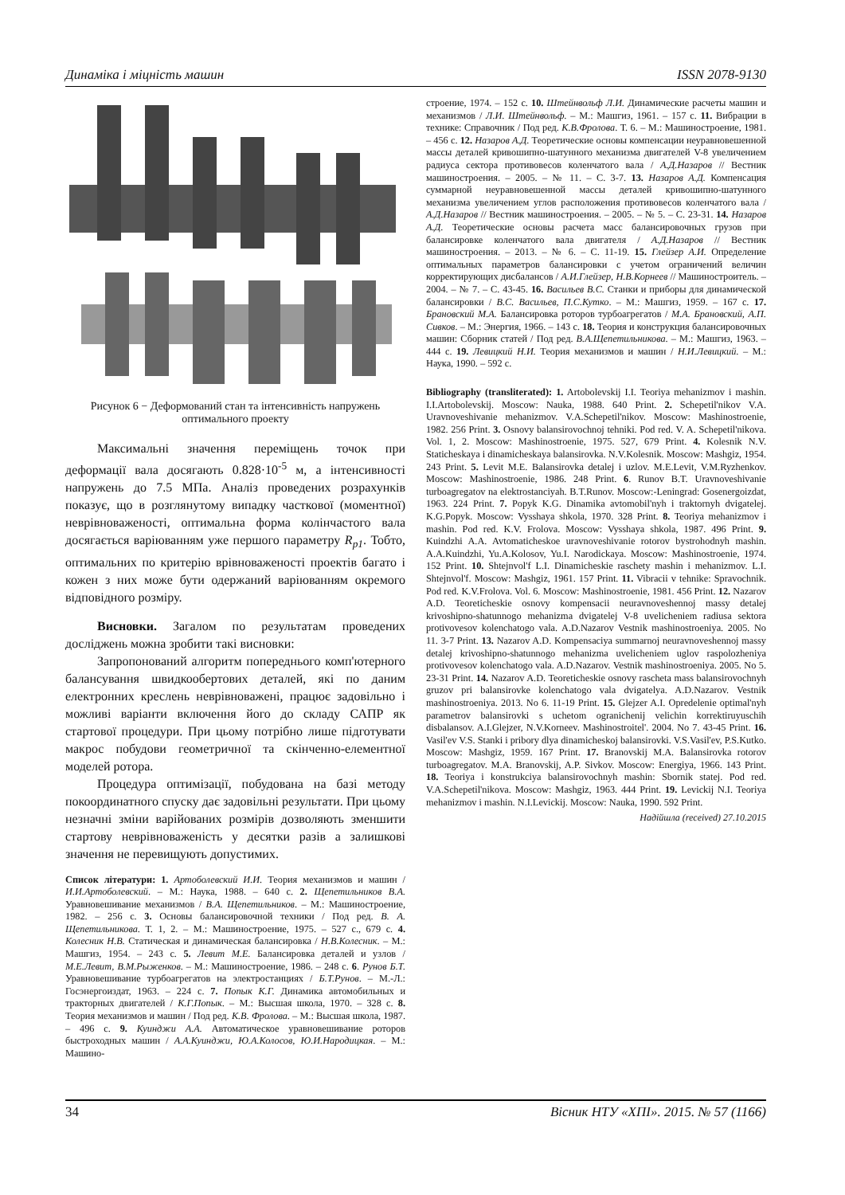Динаміка і міцність машин ISSN 2078-9130
Рисунок 6 − Деформований стан та інтенсивність напружень оптимального проекту
Максимальні значення переміщень точок при деформації вала досягають 0.828·10<sup>-5</sup> м, а інтенсивності напружень до 7.5 МПа. Аналіз проведених розрахунків показує, що в розглянутому випадку часткової (моментної) неврівноваженості, оптимальна форма колінчастого вала досягається варіюванням уже першого параметру R<sub>p1</sub>. Тобто, оптимальних по критерію врівноваженості проектів багато і кожен з них може бути одержаний варіюванням окремого відповідного розміру.
Висновки. Загалом по результатам проведених досліджень можна зробити такі висновки:
Запропонований алгоритм попереднього комп'ютерного балансування швидкообертових деталей, які по даним електронних креслень неврівноважені, працює задовільно і можливі варіанти включення його до складу САПР як стартової процедури. При цьому потрібно лише підготувати макрос побудови геометричної та скінченно-елементної моделей ротора.
Процедура оптимізації, побудована на базі методу покоординатного спуску дає задовільні результати. При цьому незначні зміни варійованих розмірів дозволяють зменшити стартову неврівноваженість у десятки разів а залишкові значення не перевищують допустимих.
Список літератури: 1. Артоболевский И.И. Теория механизмов и машин / И.И.Артоболевский. – М.: Наука, 1988. – 640 с. 2. Щепетильников В.А. Уравновешивание механизмов / В.А. Щепетильников. – М.: Машиностроение, 1982. – 256 с. 3. Основы балансировочной техники / Под ред. В. А. Щепетильникова. Т. 1, 2. – М.: Машиностроение, 1975. – 527 с., 679 с. 4. Колесник Н.В. Статическая и динамическая балансировка / Н.В.Колесник. – М.: Машгиз, 1954. – 243 с. 5. Левит М.Е. Балансировка деталей и узлов / М.Е.Левит, В.М.Рыженков. – М.: Машиностроение, 1986. – 248 с. 6. Рунов Б.Т. Уравновешивание турбоагрегатов на электростанциях / Б.Т.Рунов. – М.-Л.: Госэнергоиздат, 1963. – 224 с. 7. Попык К.Г. Динамика автомобильных и тракторных двигателей / К.Г.Попык. – М.: Высшая школа, 1970. – 328 с. 8. Теория механизмов и машин / Под ред. К.В. Фролова. – М.: Высшая школа, 1987. – 496 с. 9. Куинджи А.А. Автоматическое уравновешивание роторов быстроходных машин / А.А.Куинджи, Ю.А.Колосов, Ю.И.Народицкая. – М.: Машино-
строение, 1974. – 152 с. 10. Штейнвольф Л.И. Динамические расчеты машин и механизмов / Л.И. Штейнвольф. – М.: Машгиз, 1961. – 157 с. 11. Вибрации в технике: Справочник / Под ред. К.В.Фролова. Т. 6. – М.: Машиностроение, 1981. – 456 с. 12. Назаров А.Д. Теоретические основы компенсации неуравновешенной массы деталей кривошипно-шатунного механизма двигателей V-8 увеличением радиуса сектора противовесов коленчатого вала / А.Д.Назаров // Вестник машиностроения. – 2005. – № 11. – С. 3-7. 13. Назаров А.Д. Компенсация суммарной неуравновешенной массы деталей кривошипно-шатунного механизма увеличением углов расположения противовесов коленчатого вала / А.Д.Назаров // Вестник машиностроения. – 2005. – № 5. – С. 23-31. 14. Назаров А.Д. Теоретические основы расчета масс балансировочных грузов при балансировке коленчатого вала двигателя / А.Д.Назаров // Вестник машиностроения. – 2013. – № 6. – С. 11-19. 15. Глейзер А.И. Определение оптимальных параметров балансировки с учетом ограничений величин корректирующих дисбалансов / А.И.Глейзер, Н.В.Корнеев // Машиностроитель. – 2004. – № 7. – С. 43-45. 16. Васильев В.С. Станки и приборы для динамической балансировки / В.С. Васильев, П.С.Кутко. – М.: Машгиз, 1959. – 167 с. 17. Брановский М.А. Балансировка роторов турбоагрегатов / М.А. Брановский, А.П. Сивков. – М.: Энергия, 1966. – 143 с. 18. Теория и конструкция балансировочных машин: Сборник статей / Под ред. В.А.Щепетильникова. – М.: Машгиз, 1963. – 444 с. 19. Левицкий Н.И. Теория механизмов и машин / Н.И.Левицкий. – М.: Наука, 1990. – 592 с.
Bibliography (transliterated): 1. Artobolevskij I.I. Teoriya mehanizmov i mashin. I.I.Artobolevskij. Moscow: Nauka, 1988. 640 Print. 2. Schepetil'nikov V.A. Uravnoveshivanie mehanizmov. V.A.Schepetil'nikov. Moscow: Mashinostroenie, 1982. 256 Print. 3. Osnovy balansirovochnoj tehniki. Pod red. V. A. Schepetil'nikova. Vol. 1, 2. Moscow: Mashinostroenie, 1975. 527, 679 Print. 4. Kolesnik N.V. Staticheskaya i dinamicheskaya balansirovka. N.V.Kolesnik. Moscow: Mashgiz, 1954. 243 Print. 5. Levit M.E. Balansirovka detalej i uzlov. M.E.Levit, V.M.Ryzhenkov. Moscow: Mashinostroenie, 1986. 248 Print. 6. Runov B.T. Uravnoveshivanie turboagregatov na elektrostanciyah. B.T.Runov. Moscow:-Leningrad: Gosenergoizdat, 1963. 224 Print. 7. Popyk K.G. Dinamika avtomobil'nyh i traktornyh dvigatelej. K.G.Popyk. Moscow: Vysshaya shkola, 1970. 328 Print. 8. Teoriya mehanizmov i mashin. Pod red. K.V. Frolova. Moscow: Vysshaya shkola, 1987. 496 Print. 9. Kuindzhi A.A. Avtomaticheskoe uravnoveshivanie rotorov bystrohodnyh mashin. A.A.Kuindzhi, Yu.A.Kolosov, Yu.I. Narodickaya. Moscow: Mashinostroenie, 1974. 152 Print. 10. Shtejnvol'f L.I. Dinamicheskie raschety mashin i mehanizmov. L.I. Shtejnvol'f. Moscow: Mashgiz, 1961. 157 Print. 11. Vibracii v tehnike: Spravochnik. Pod red. K.V.Frolova. Vol. 6. Moscow: Mashinostroenie, 1981. 456 Print. 12. Nazarov A.D. Teoreticheskie osnovy kompensacii neuravnoveshennoj massy detalej krivoshipno-shatunnogo mehanizma dvigatelej V-8 uvelicheniem radiusa sektora protivovesov kolenchatogo vala. A.D.Nazarov Vestnik mashinostroeniya. 2005. No 11. 3-7 Print. 13. Nazarov A.D. Kompensaciya summarnoj neuravnoveshennoj massy detalej krivoshipno-shatunnogo mehanizma uvelicheniem uglov raspolozheniya protivovesov kolenchatogo vala. A.D.Nazarov. Vestnik mashinostroeniya. 2005. No 5. 23-31 Print. 14. Nazarov A.D. Teoreticheskie osnovy rascheta mass balansirovochnyh gruzov pri balansirovke kolenchatogo vala dvigatelya. A.D.Nazarov. Vestnik mashinostroeniya. 2013. No 6. 11-19 Print. 15. Glejzer A.I. Opredelenie optimal'nyh parametrov balansirovki s uchetom ogranichenij velichin korrektiruyuschih disbalansov. A.I.Glejzer, N.V.Korneev. Mashinostroitel'. 2004. No 7. 43-45 Print. 16. Vasil'ev V.S. Stanki i pribory dlya dinamicheskoj balansirovki. V.S.Vasil'ev, P.S.Kutko. Moscow: Mashgiz, 1959. 167 Print. 17. Branovskij M.A. Balansirovka rotorov turboagregatov. M.A. Branovskij, A.P. Sivkov. Moscow: Energiya, 1966. 143 Print. 18. Teoriya i konstrukciya balansirovochnyh mashin: Sbornik statej. Pod red. V.A.Schepetil'nikova. Moscow: Mashgiz, 1963. 444 Print. 19. Levickij N.I. Teoriya mehanizmov i mashin. N.I.Levickij. Moscow: Nauka, 1990. 592 Print.
Надійшла (received) 27.10.2015
34 Вісник НТУ «ХПІ». 2015. № 57 (1166)